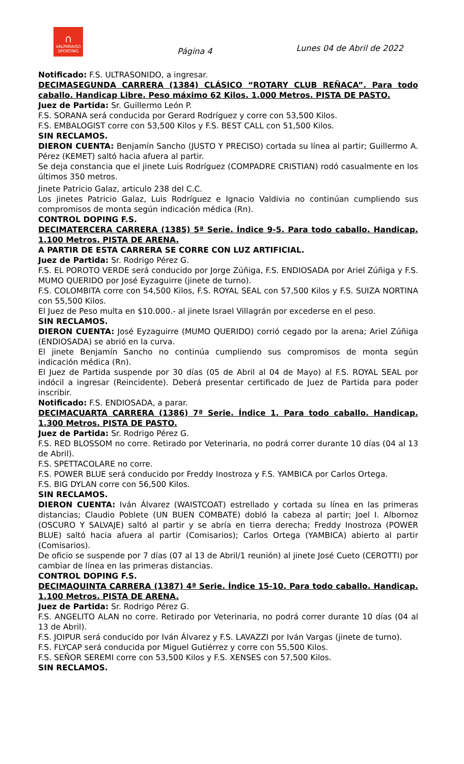∩
VALPARAISO
SPORTING
Página 4
Lunes 04 de Abril de 2022
Notificado: F.S. ULTRASONIDO, a ingresar.
DECIMASEGUNDA CARRERA (1384) CLÁSICO “ROTARY CLUB REÑACA”. Para todo caballo. Handicap Libre. Peso máximo 62 Kilos. 1.000 Metros. PISTA DE PASTO.
Juez de Partida: Sr. Guillermo León P.
F.S. SORANA será conducida por Gerard Rodríguez y corre con 53,500 Kilos.
F.S. EMBALOGIST corre con 53,500 Kilos y F.S. BEST CALL con 51,500 Kilos.
SIN RECLAMOS.
DIERON CUENTA: Benjamín Sancho (JUSTO Y PRECISO) cortada su línea al partir; Guillermo A. Pérez (KEMET) saltó hacia afuera al partir.
Se deja constancia que el jinete Luis Rodríguez (COMPADRE CRISTIAN) rodó casualmente en los últimos 350 metros.
Jinete Patricio Galaz, articulo 238 del C.C.
Los jinetes Patricio Galaz, Luis Rodríguez e Ignacio Valdivia no continúan cumpliendo sus compromisos de monta según indicación médica (Rn).
CONTROL DOPING F.S.
DECIMATERCERA CARRERA (1385) 5ª Serie. Índice 9-5. Para todo caballo. Handicap. 1.100 Metros. PISTA DE ARENA.
A PARTIR DE ESTA CARRERA SE CORRE CON LUZ ARTIFICIAL.
Juez de Partida: Sr. Rodrigo Pérez G.
F.S. EL POROTO VERDE será conducido por Jorge Zúñiga, F.S. ENDIOSADA por Ariel Zúñiga y F.S. MUMO QUERIDO por José Eyzaguirre (jinete de turno).
F.S. COLOMBITA corre con 54,500 Kilos, F.S. ROYAL SEAL con 57,500 Kilos y F.S. SUIZA NORTINA con 55,500 Kilos.
El Juez de Peso multa en $10.000.- al jinete Israel Villagrán por excederse en el peso.
SIN RECLAMOS.
DIERON CUENTA: José Eyzaguirre (MUMO QUERIDO) corrió cegado por la arena; Ariel Zúñiga (ENDIOSADA) se abrió en la curva.
El jinete Benjamín Sancho no continúa cumpliendo sus compromisos de monta según indicación médica (Rn).
El Juez de Partida suspende por 30 días (05 de Abril al 04 de Mayo) al F.S. ROYAL SEAL por indócil a ingresar (Reincidente). Deberá presentar certificado de Juez de Partida para poder inscribir.
Notificado: F.S. ENDIOSADA, a parar.
DECIMACUARTA CARRERA (1386) 7ª Serie. Índice 1. Para todo caballo. Handicap. 1.300 Metros. PISTA DE PASTO.
Juez de Partida: Sr. Rodrigo Pérez G.
F.S. RED BLOSSOM no corre. Retirado por Veterinaria, no podrá correr durante 10 días (04 al 13 de Abril).
F.S. SPETTACOLARE no corre.
F.S. POWER BLUE será conducido por Freddy Inostroza y F.S. YAMBICA por Carlos Ortega.
F.S. BIG DYLAN corre con 56,500 Kilos.
SIN RECLAMOS.
DIERON CUENTA: Iván Álvarez (WAISTCOAT) estrellado y cortada su línea en las primeras distancias; Claudio Poblete (UN BUEN COMBATE) dobló la cabeza al partir; Joel I. Albornoz (OSCURO Y SALVAJE) saltó al partir y se abría en tierra derecha; Freddy Inostroza (POWER BLUE) saltó hacia afuera al partir (Comisarios); Carlos Ortega (YAMBICA) abierto al partir (Comisarios).
De oficio se suspende por 7 días (07 al 13 de Abril/1 reunión) al jinete José Cueto (CEROTTI) por cambiar de línea en las primeras distancias.
CONTROL DOPING F.S.
DECIMAQUINTA CARRERA (1387) 4ª Serie. Índice 15-10. Para todo caballo. Handicap. 1.100 Metros. PISTA DE ARENA.
Juez de Partida: Sr. Rodrigo Pérez G.
F.S. ANGELITO ALAN no corre. Retirado por Veterinaria, no podrá correr durante 10 días (04 al 13 de Abril).
F.S. JOIPUR será conducido por Iván Álvarez y F.S. LAVAZZI por Iván Vargas (jinete de turno).
F.S. FLYCAP será conducida por Miguel Gutiérrez y corre con 55,500 Kilos.
F.S. SEÑOR SEREMI corre con 53,500 Kilos y F.S. XENSES con 57,500 Kilos.
SIN RECLAMOS.